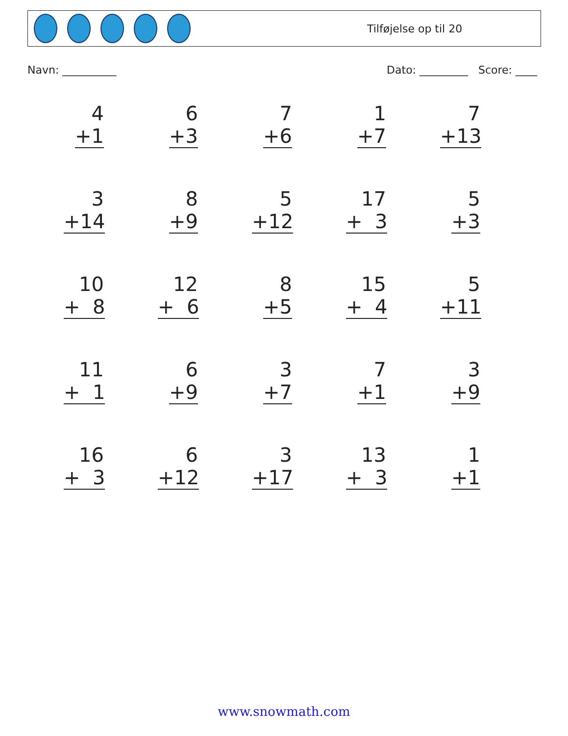Tilføjelse op til 20
Navn: __________ Dato: _________ Score: ____
4
+1
6
+3
7
+6
1
+7
7
+13
3
+14
8
+9
5
+12
17
+ 3
5
+3
10
+ 8
12
+ 6
8
+5
15
+ 4
5
+11
11
+ 1
6
+9
3
+7
7
+1
3
+9
16
+ 3
6
+12
3
+17
13
+ 3
1
+1
www.snowmath.com